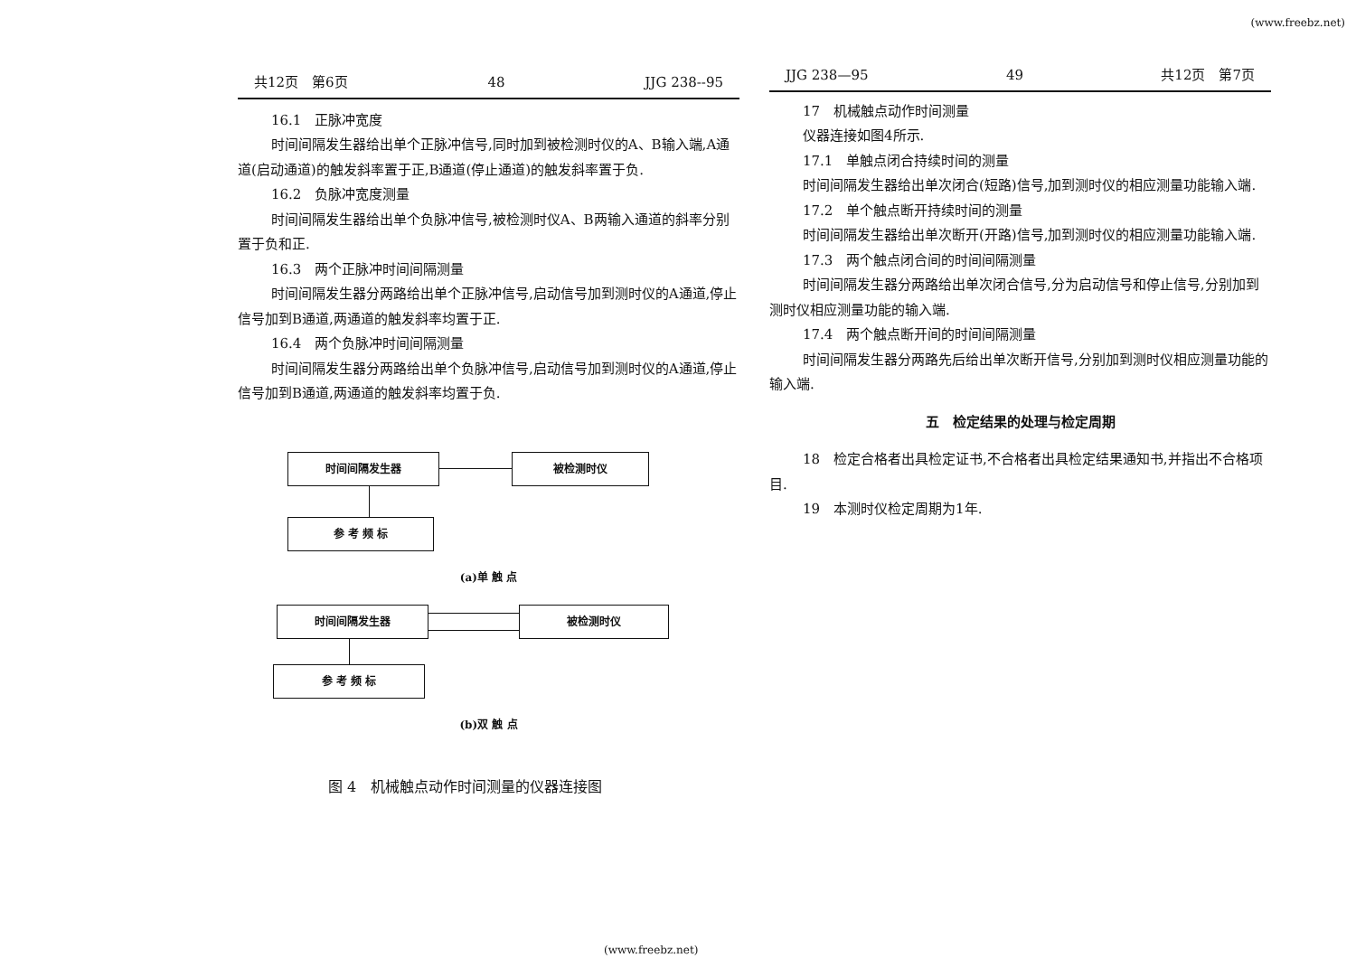(www.freebz.net)
共12页　第6页 48 JJG 238--95
16.1　正脉冲宽度
时间间隔发生器给出单个正脉冲信号,同时加到被检测时仪的A、B输入端,A通道(启动通道)的触发斜率置于正,B通道(停止通道)的触发斜率置于负.
16.2　负脉冲宽度测量
时间间隔发生器给出单个负脉冲信号,被检测时仪A、B两输入通道的斜率分别置于负和正.
16.3　两个正脉冲时间间隔测量
时间间隔发生器分两路给出单个正脉冲信号,启动信号加到测时仪的A通道,停止信号加到B通道,两通道的触发斜率均置于正.
16.4　两个负脉冲时间间隔测量
时间间隔发生器分两路给出单个负脉冲信号,启动信号加到测时仪的A通道,停止信号加到B通道,两通道的触发斜率均置于负.
时间间隔发生器 被检测时仪
参 考 频 标
(a)单 触 点
时间间隔发生器 被检测时仪
参 考 频 标
(b)双 触 点
图 4　机械触点动作时间测量的仪器连接图
JJG 238—95 49 共12页　第7页
17　机械触点动作时间测量
仪器连接如图4所示.
17.1　单触点闭合持续时间的测量
时间间隔发生器给出单次闭合(短路)信号,加到测时仪的相应测量功能输入端.
17.2　单个触点断开持续时间的测量
时间间隔发生器给出单次断开(开路)信号,加到测时仪的相应测量功能输入端.
17.3　两个触点闭合间的时间间隔测量
时间间隔发生器分两路给出单次闭合信号,分为启动信号和停止信号,分别加到测时仪相应测量功能的输入端.
17.4　两个触点断开间的时间间隔测量
时间间隔发生器分两路先后给出单次断开信号,分别加到测时仪相应测量功能的输入端.
五　检定结果的处理与检定周期
18　检定合格者出具检定证书,不合格者出具检定结果通知书,并指出不合格项目.
19　本测时仪检定周期为1年.
(www.freebz.net)